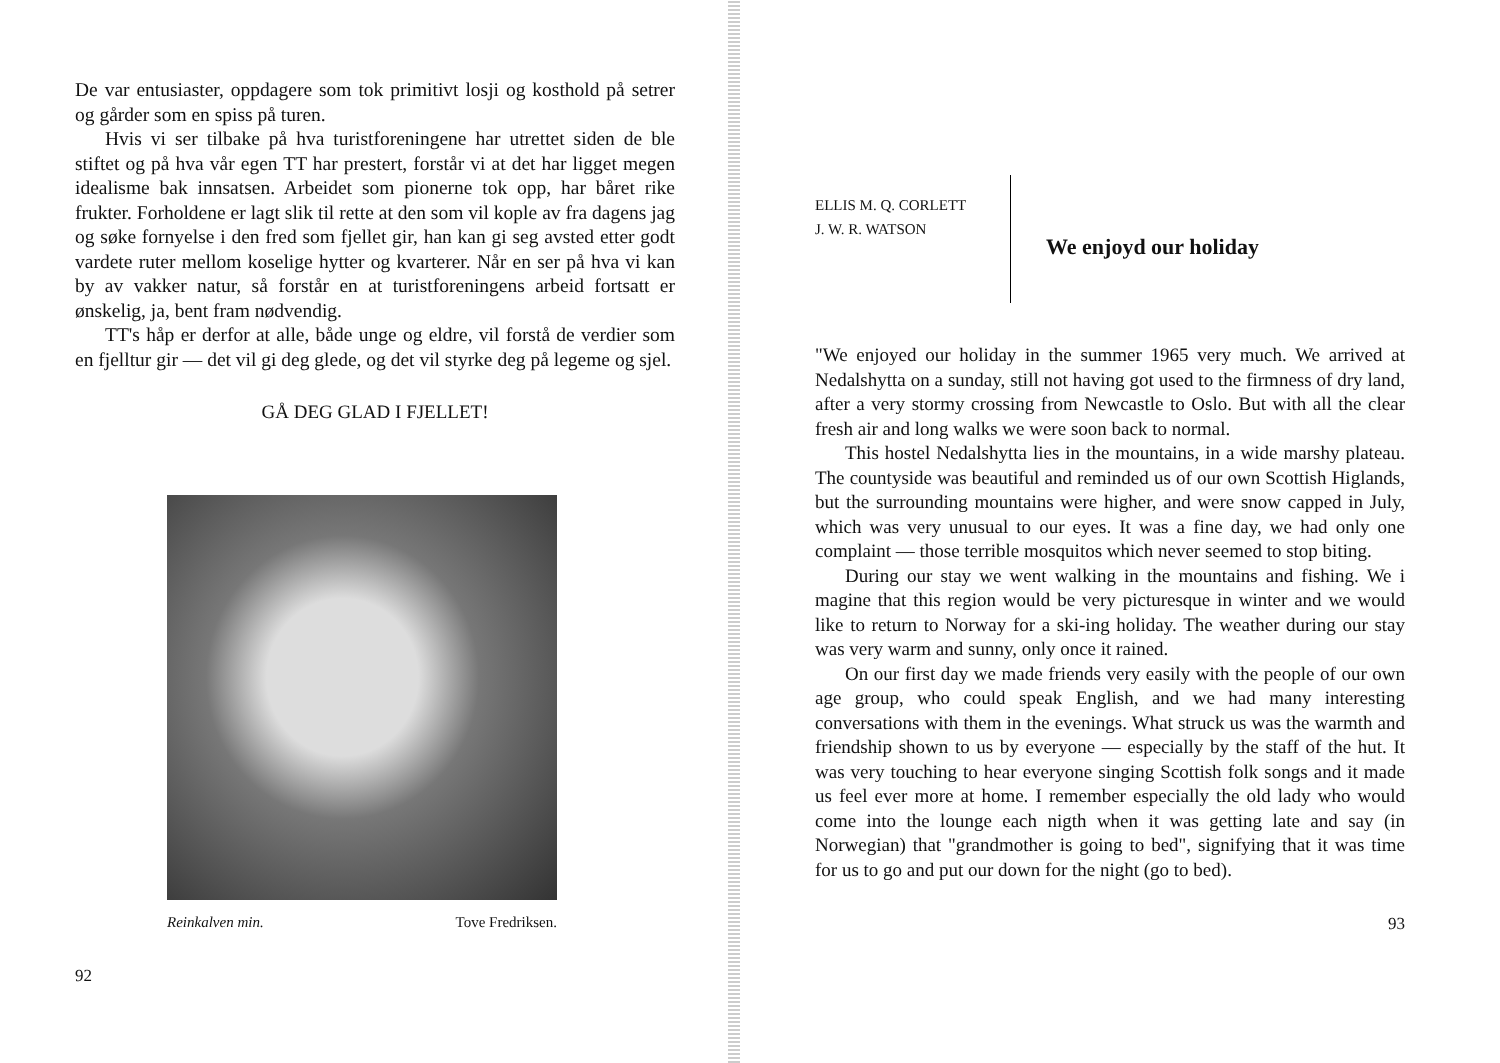De var entusiaster, oppdagere som tok primitivt losji og kosthold på setrer og gårder som en spiss på turen.
Hvis vi ser tilbake på hva turistforeningene har utrettet siden de ble stiftet og på hva vår egen TT har prestert, forstår vi at det har ligget megen idealisme bak innsatsen. Arbeidet som pionerne tok opp, har båret rike frukter. Forholdene er lagt slik til rette at den som vil kople av fra dagens jag og søke fornyelse i den fred som fjellet gir, han kan gi seg avsted etter godt vardete ruter mellom koselige hytter og kvarterer. Når en ser på hva vi kan by av vakker natur, så forstår en at turistforeningens arbeid fortsatt er ønskelig, ja, bent fram nødvendig.
TT's håp er derfor at alle, både unge og eldre, vil forstå de verdier som en fjelltur gir — det vil gi deg glede, og det vil styrke deg på legeme og sjel.
GÅ DEG GLAD I FJELLET!
Reinkalven min. Tove Fredriksen.
92
ELLIS M. Q. CORLETT
J. W. R. WATSON
We enjoyd our holiday
"We enjoyed our holiday in the summer 1965 very much. We arrived at Nedalshytta on a sunday, still not having got used to the firmness of dry land, after a very stormy crossing from Newcastle to Oslo. But with all the clear fresh air and long walks we were soon back to normal.
This hostel Nedalshytta lies in the mountains, in a wide marshy plateau. The countyside was beautiful and reminded us of our own Scottish Higlands, but the surrounding mountains were higher, and were snow capped in July, which was very unusual to our eyes. It was a fine day, we had only one complaint — those terrible mosquitos which never seemed to stop biting.
During our stay we went walking in the mountains and fishing. We i magine that this region would be very picturesque in winter and we would like to return to Norway for a ski-ing holiday. The weather during our stay was very warm and sunny, only once it rained.
On our first day we made friends very easily with the people of our own age group, who could speak English, and we had many interesting conversations with them in the evenings. What struck us was the warmth and friendship shown to us by everyone — especially by the staff of the hut. It was very touching to hear everyone singing Scottish folk songs and it made us feel ever more at home. I remember especially the old lady who would come into the lounge each nigth when it was getting late and say (in Norwegian) that "grandmother is going to bed", signifying that it was time for us to go and put our down for the night (go to bed).
93